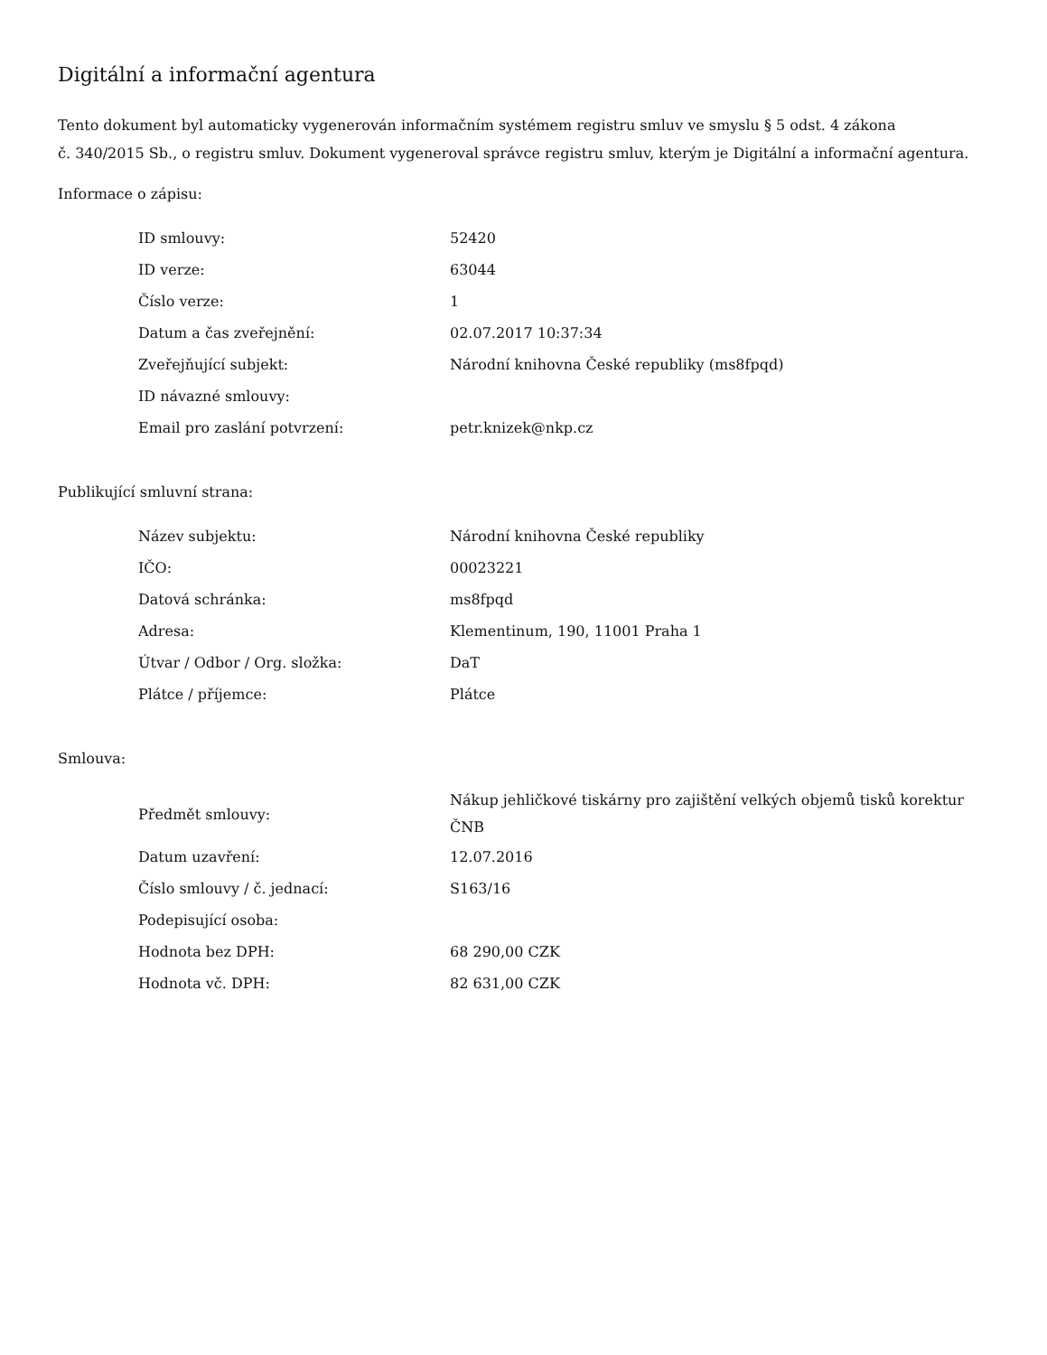Digitální a informační agentura
Tento dokument byl automaticky vygenerován informačním systémem registru smluv ve smyslu § 5 odst. 4 zákona
č. 340/2015 Sb., o registru smluv. Dokument vygeneroval správce registru smluv, kterým je Digitální a informační agentura.
Informace o zápisu:
| ID smlouvy: | 52420 |
| ID verze: | 63044 |
| Číslo verze: | 1 |
| Datum a čas zveřejnění: | 02.07.2017 10:37:34 |
| Zveřejňující subjekt: | Národní knihovna České republiky (ms8fpqd) |
| ID návazné smlouvy: | |
| Email pro zaslání potvrzení: | petr.knizek@nkp.cz |
Publikující smluvní strana:
| Název subjektu: | Národní knihovna České republiky |
| IČO: | 00023221 |
| Datová schránka: | ms8fpqd |
| Adresa: | Klementinum, 190, 11001 Praha 1 |
| Útvar / Odbor / Org. složka: | DaT |
| Plátce / příjemce: | Plátce |
Smlouva:
| Předmět smlouvy: | Nákup jehličkové tiskárny pro zajištění velkých objemů tisků korektur ČNB |
| Datum uzavření: | 12.07.2016 |
| Číslo smlouvy / č. jednací: | S163/16 |
| Podepisující osoba: | |
| Hodnota bez DPH: | 68 290,00 CZK |
| Hodnota vč. DPH: | 82 631,00 CZK |